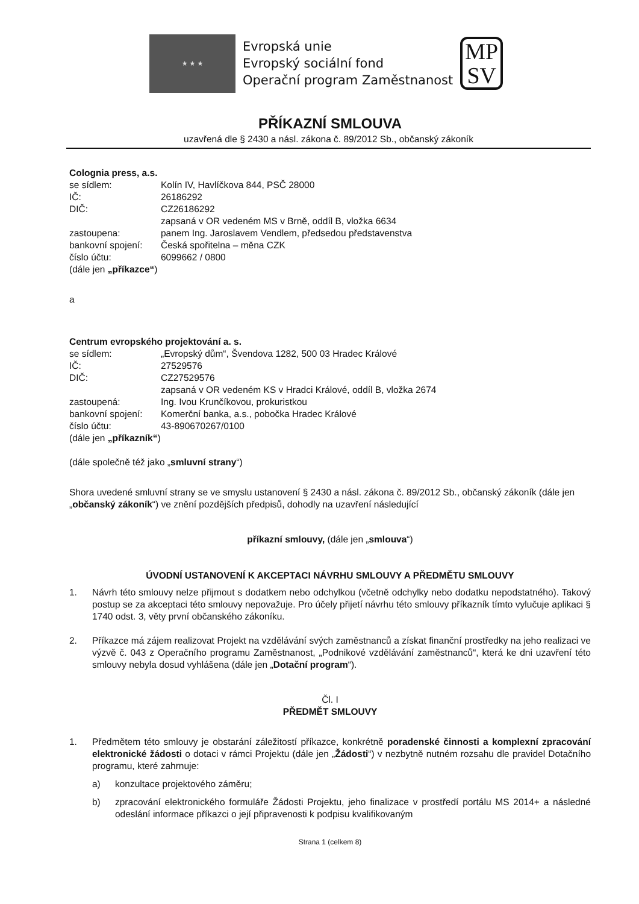★ ★ ★
Evropská unie
Evropský sociální fond
Operační program Zaměstnanost
MP
SV
PŘÍKAZNÍ SMLOUVA
uzavřená dle § 2430 a násl. zákona č. 89/2012 Sb., občanský zákoník
Colognia press, a.s.
se sídlem: Kolín IV, Havlíčkova 844, PSČ 28000
IČ: 26186292
DIČ: CZ26186292
zapsaná v OR vedeném MS v Brně, oddíl B, vložka 6634
zastoupena: panem Ing. Jaroslavem Vendlem, předsedou představenstva
bankovní spojení: Česká spořitelna – měna CZK
číslo účtu: 6099662 / 0800
(dále jen „příkazce“)
a
Centrum evropského projektování a. s.
se sídlem: „Evropský dům“, Švendova 1282, 500 03 Hradec Králové
IČ: 27529576
DIČ: CZ27529576
zapsaná v OR vedeném KS v Hradci Králové, oddíl B, vložka 2674
zastoupená: Ing. Ivou Krunčíkovou, prokuristkou
bankovní spojení: Komerční banka, a.s., pobočka Hradec Králové
číslo účtu: 43-890670267/0100
(dále jen „příkazník“)
(dále společně též jako „smluvní strany“)
Shora uvedené smluvní strany se ve smyslu ustanovení § 2430 a násl. zákona č. 89/2012 Sb., občanský zákoník (dále jen „občanský zákoník“) ve znění pozdějších předpisů, dohodly na uzavření následující
příkazní smlouvy, (dále jen „smlouva“)
ÚVODNÍ USTANOVENÍ K AKCEPTACI NÁVRHU SMLOUVY A PŘEDMĚTU SMLOUVY
1. Návrh této smlouvy nelze přijmout s dodatkem nebo odchylkou (včetně odchylky nebo dodatku nepodstatného). Takový postup se za akceptaci této smlouvy nepovažuje. Pro účely přijetí návrhu této smlouvy příkazník tímto vylučuje aplikaci § 1740 odst. 3, věty první občanského zákoníku.
2. Příkazce má zájem realizovat Projekt na vzdělávání svých zaměstnanců a získat finanční prostředky na jeho realizaci ve výzvě č. 043 z Operačního programu Zaměstnanost, „Podnikové vzdělávání zaměstnanců“, která ke dni uzavření této smlouvy nebyla dosud vyhlášena (dále jen „Dotační program“).
Čl. I
PŘEDMĚT SMLOUVY
1. Předmětem této smlouvy je obstarání záležitostí příkazce, konkrétně poradenské činnosti a komplexní zpracování elektronické žádosti o dotaci v rámci Projektu (dále jen „Žádosti“) v nezbytně nutném rozsahu dle pravidel Dotačního programu, které zahrnuje:
a) konzultace projektového záměru;
b) zpracování elektronického formuláře Žádosti Projektu, jeho finalizace v prostředí portálu MS 2014+ a následné odeslání informace příkazci o její připravenosti k podpisu kvalifikovaným
Strana 1 (celkem 8)